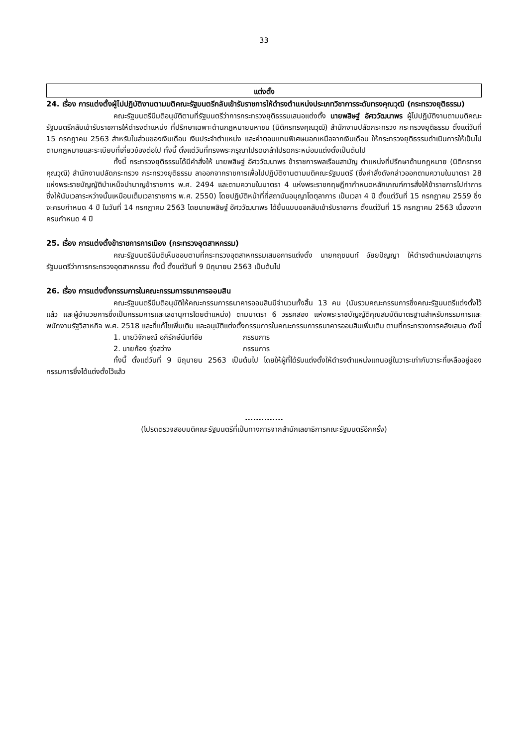33
แต่งตั้ง
24. เรื่อง การแต่งตั้งผู้ไปปฏิบัติงานตามมติคณะรัฐมนตรีกลับเข้ารับราชการให้ดำรงตำแหน่งประเภทวิชาการระดับทรงคุณวุฒิ (กระทรวงยุติธรรม)
คณะรัฐมนตรีมีมติอนุมัติตามที่รัฐมนตรีว่าการกระทรวงยุติธรรมเสนอแต่งตั้ง นายพสิษฐ์ อัศววัฒนาพร ผู้ไปปฏิบัติงานตามมติคณะรัฐมนตรีกลับเข้ารับราชการให้ดำรงตำแหน่ง ที่ปรึกษาเฉพาะด้านกฎหมายมหาชน (นิติกรทรงคุณวุฒิ) สำนักงานปลัดกระทรวง กระทรวงยุติธรรม ตั้งแต่วันที่ 15 กรกฎาคม 2563 สำหรับในส่วนของเงินเดือน เงินประจำตำแหน่ง และค่าตอบแทนพิเศษนอกเหนือจากเงินเดือน ให้กระทรวงยุติธรรมดำเนินการให้เป็นไปตามกฎหมายและระเบียบที่เกี่ยวข้องต่อไป ทั้งนี้ ตั้งแต่วันที่ทรงพระกรุณาโปรดเกล้าโปรดกระหม่อมแต่งตั้งเป็นต้นไป
ทั้งนี้ กระทรวงยุติธรรมได้มีคำสั่งให้ นายพสิษฐ์ อัศววัฒนาพร ข้าราชการพลเรือนสามัญ ตำแหน่งที่ปรึกษาด้านกฎหมาย (นิติกรทรงคุณวุฒิ) สำนักงานปลัดกระทรวง กระทรวงยุติธรรม ลาออกจากราชการเพื่อไปปฏิบัติงานตามมติคณะรัฐมนตรี (ซึ่งคำสั่งดังกล่าวออกตามความในมาตรา 28 แห่งพระราชบัญญัติบำเหน็จบำนาญข้าราชการ พ.ศ. 2494 และตามความในมาตรา 4 แห่งพระราชกฤษฎีกากำหนดหลักเกณฑ์การสั่งให้ข้าราชการไปทำการ ซึ่งให้นับเวลาระหว่างนั้นเหมือนเต็มเวลาราชการ พ.ศ. 2550) โดยปฏิบัติหน้าที่ที่สถาบันอนุญาโตตุลาการ เป็นเวลา 4 ปี ตั้งแต่วันที่ 15 กรกฎาคม 2559 ซึ่งจะครบกำหนด 4 ปี ในวันที่ 14 กรกฎาคม 2563 โดยนายพสิษฐ์ อัศววัฒนาพร ได้ยื่นแบบขอกลับเข้ารับราชการ ตั้งแต่วันที่ 15 กรกฎาคม 2563 เนื่องจากครบกำหนด 4 ปี
25. เรื่อง การแต่งตั้งข้าราชการการเมือง (กระทรวงอุตสาหกรรม)
คณะรัฐมนตรีมีมติเห็นชอบตามที่กระทรวงอุตสาหกรรมเสนอการแต่งตั้ง นายกฤชนนท์ อัยยปัญญา ให้ดำรงตำแหน่งเลขานุการรัฐมนตรีว่าการกระทรวงอุตสาหกรรม ทั้งนี้ ตั้งแต่วันที่ 9 มิถุนายน 2563 เป็นต้นไป
26. เรื่อง การแต่งตั้งกรรมการในคณะกรรมการธนาคารออมสิน
คณะรัฐมนตรีมีมติอนุมัติให้คณะกรรมการธนาคารออมสินมีจำนวนทั้งสิ้น 13 คน (นับรวมคณะกรรมการซึ่งคณะรัฐมนตรีแต่งตั้งไว้แล้ว และผู้อำนวยการซึ่งเป็นกรรมการและเลขานุการโดยตำแหน่ง) ตามมาตรา 6 วรรคสอง แห่งพระราชบัญญัติคุณสมบัติมาตรฐานสำหรับกรรมการและพนักงานรัฐวิสาหกิจ พ.ศ. 2518 และที่แก้ไขเพิ่มเติม และอนุมัติแต่งตั้งกรรมการในคณะกรรมการธนาคารออมสินเพิ่มเติม ตามที่กระทรวงการคลังเสนอ ดังนี้
1. นายวิจักษณ์ อภิรักษ์นันท์ชัย กรรมการ
2. นายก้อง รุ่งสว่าง กรรมการ
ทั้งนี้ ตั้งแต่วันที่ 9 มิถุนายน 2563 เป็นต้นไป โดยให้ผู้ที่ได้รับแต่งตั้งให้ดำรงตำแหน่งแทนอยู่ในวาระเท่ากับวาระที่เหลืออยู่ของกรรมการซึ่งได้แต่งตั้งไว้แล้ว
..............
(โปรดตรวจสอบมติคณะรัฐมนตรีที่เป็นทางการจากสำนักเลขาธิการคณะรัฐมนตรีอีกครั้ง)